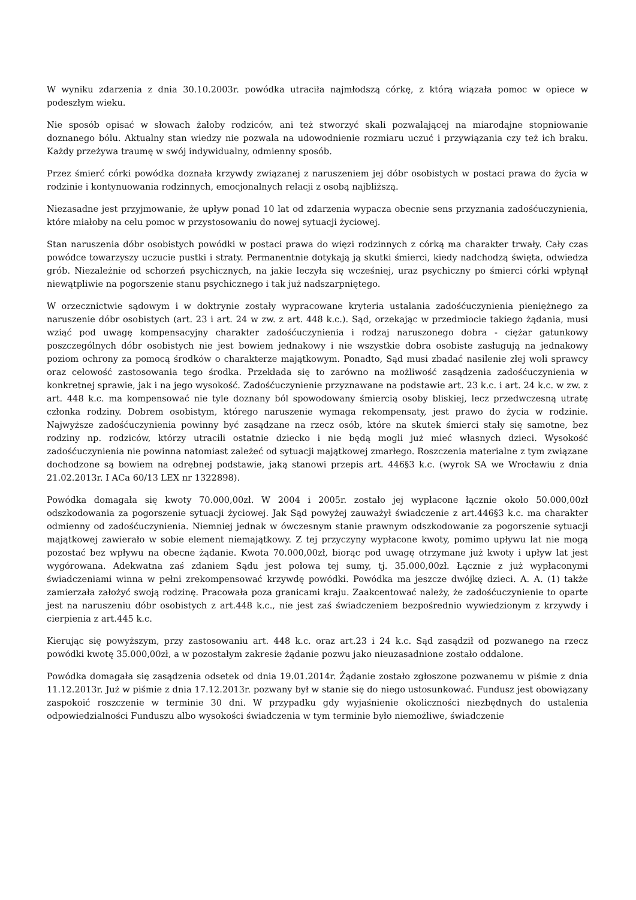W wyniku zdarzenia z dnia 30.10.2003r. powódka utraciła najmłodszą córkę, z którą wiązała pomoc w opiece w podeszłym wieku.
Nie sposób opisać w słowach żałoby rodziców, ani też stworzyć skali pozwalającej na miarodajne stopniowanie doznanego bólu. Aktualny stan wiedzy nie pozwala na udowodnienie rozmiaru uczuć i przywiązania czy też ich braku. Każdy przeżywa traumę w swój indywidualny, odmienny sposób.
Przez śmierć córki powódka doznała krzywdy związanej z naruszeniem jej dóbr osobistych w postaci prawa do życia w rodzinie i kontynuowania rodzinnych, emocjonalnych relacji z osobą najbliższą.
Niezasadne jest przyjmowanie, że upływ ponad 10 lat od zdarzenia wypacza obecnie sens przyznania zadośćuczynienia, które miałoby na celu pomoc w przystosowaniu do nowej sytuacji życiowej.
Stan naruszenia dóbr osobistych powódki w postaci prawa do więzi rodzinnych z córką ma charakter trwały. Cały czas powódce towarzyszy uczucie pustki i straty. Permanentnie dotykają ją skutki śmierci, kiedy nadchodzą święta, odwiedza grób. Niezależnie od schorzeń psychicznych, na jakie leczyła się wcześniej, uraz psychiczny po śmierci córki wpłynął niewątpliwie na pogorszenie stanu psychicznego i tak już nadszarpniętego.
W orzecznictwie sądowym i w doktrynie zostały wypracowane kryteria ustalania zadośćuczynienia pieniężnego za naruszenie dóbr osobistych (art. 23 i art. 24 w zw. z art. 448 k.c.). Sąd, orzekając w przedmiocie takiego żądania, musi wziąć pod uwagę kompensacyjny charakter zadośćuczynienia i rodzaj naruszonego dobra - ciężar gatunkowy poszczególnych dóbr osobistych nie jest bowiem jednakowy i nie wszystkie dobra osobiste zasługują na jednakowy poziom ochrony za pomocą środków o charakterze majątkowym. Ponadto, Sąd musi zbadać nasilenie złej woli sprawcy oraz celowość zastosowania tego środka. Przekłada się to zarówno na możliwość zasądzenia zadośćuczynienia w konkretnej sprawie, jak i na jego wysokość. Zadośćuczynienie przyznawane na podstawie art. 23 k.c. i art. 24 k.c. w zw. z art. 448 k.c. ma kompensować nie tyle doznany ból spowodowany śmiercią osoby bliskiej, lecz przedwczesną utratę członka rodziny. Dobrem osobistym, którego naruszenie wymaga rekompensaty, jest prawo do życia w rodzinie. Najwyższe zadośćuczynienia powinny być zasądzane na rzecz osób, które na skutek śmierci stały się samotne, bez rodziny np. rodziców, którzy utracili ostatnie dziecko i nie będą mogli już mieć własnych dzieci. Wysokość zadośćuczynienia nie powinna natomiast zależeć od sytuacji majątkowej zmarłego. Roszczenia materialne z tym związane dochodzone są bowiem na odrębnej podstawie, jaką stanowi przepis art. 446§3 k.c. (wyrok SA we Wrocławiu z dnia 21.02.2013r. I ACa 60/13 LEX nr 1322898).
Powódka domagała się kwoty 70.000,00zł. W 2004 i 2005r. zostało jej wypłacone łącznie około 50.000,00zł odszkodowania za pogorszenie sytuacji życiowej. Jak Sąd powyżej zauważył świadczenie z art.446§3 k.c. ma charakter odmienny od zadośćuczynienia. Niemniej jednak w ówczesnym stanie prawnym odszkodowanie za pogorszenie sytuacji majątkowej zawierało w sobie element niemajątkowy. Z tej przyczyny wypłacone kwoty, pomimo upływu lat nie mogą pozostać bez wpływu na obecne żądanie. Kwota 70.000,00zł, biorąc pod uwagę otrzymane już kwoty i upływ lat jest wygórowana. Adekwatna zaś zdaniem Sądu jest połowa tej sumy, tj. 35.000,00zł. Łącznie z już wypłaconymi świadczeniami winna w pełni zrekompensować krzywdę powódki. Powódka ma jeszcze dwójkę dzieci. A. A. (1) także zamierzała założyć swoją rodzinę. Pracowała poza granicami kraju. Zaakcentować należy, że zadośćuczynienie to oparte jest na naruszeniu dóbr osobistych z art.448 k.c., nie jest zaś świadczeniem bezpośrednio wywiedzionym z krzywdy i cierpienia z art.445 k.c.
Kierując się powyższym, przy zastosowaniu art. 448 k.c. oraz art.23 i 24 k.c. Sąd zasądził od pozwanego na rzecz powódki kwotę 35.000,00zł, a w pozostałym zakresie żądanie pozwu jako nieuzasadnione zostało oddalone.
Powódka domagała się zasądzenia odsetek od dnia 19.01.2014r. Żądanie zostało zgłoszone pozwanemu w piśmie z dnia 11.12.2013r. Już w piśmie z dnia 17.12.2013r. pozwany był w stanie się do niego ustosunkować. Fundusz jest obowiązany zaspokoić roszczenie w terminie 30 dni. W przypadku gdy wyjaśnienie okoliczności niezbędnych do ustalenia odpowiedzialności Funduszu albo wysokości świadczenia w tym terminie było niemożliwe, świadczenie